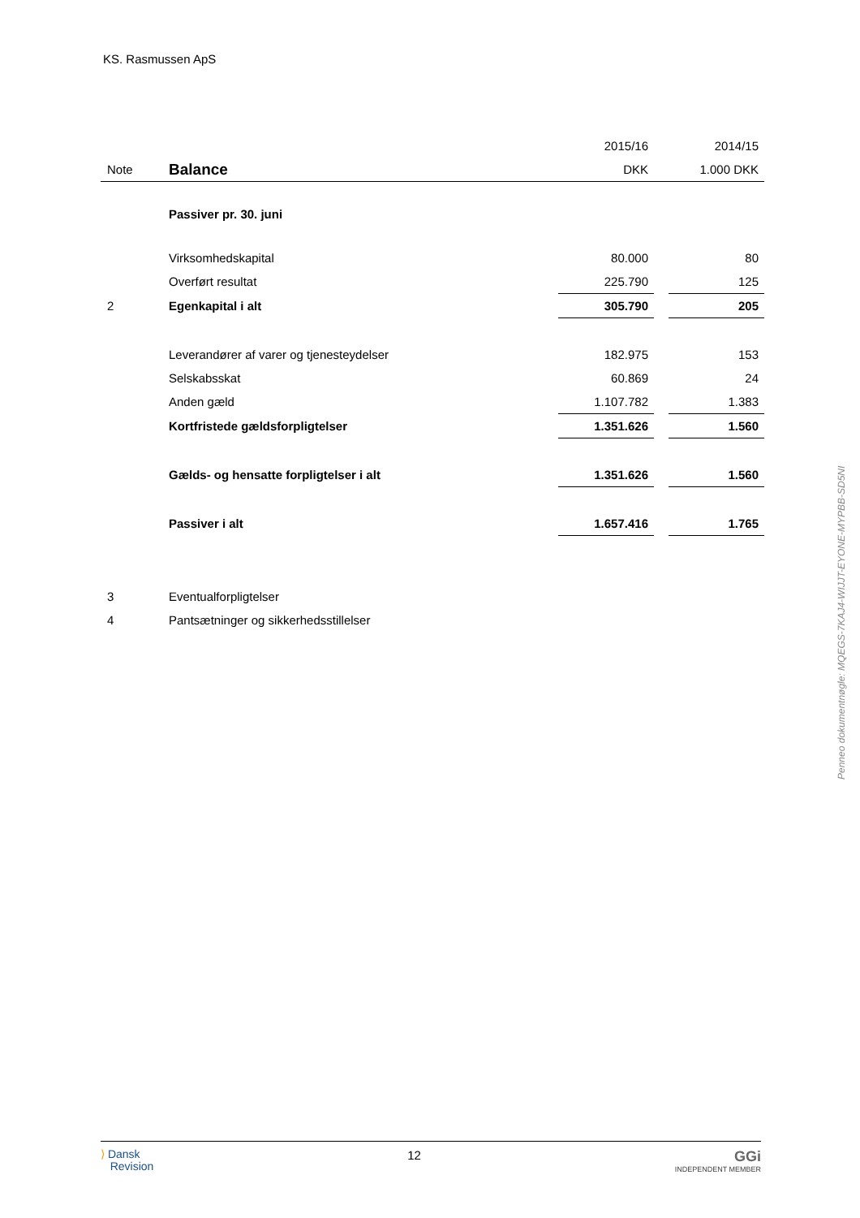KS. Rasmussen ApS
| | | 2015/16 | | 2014/15 |
| Note | Balance | DKK | | 1.000 DKK |
| | Passiver pr. 30. juni | | | |
| | Virksomhedskapital | 80.000 | | 80 |
| | Overført resultat | 225.790 | | 125 |
| 2 | Egenkapital i alt | 305.790 | | 205 |
| | Leverandører af varer og tjenesteydelser | 182.975 | | 153 |
| | Selskabsskat | 60.869 | | 24 |
| | Anden gæld | 1.107.782 | | 1.383 |
| | Kortfristede gældsforpligtelser | 1.351.626 | | 1.560 |
| | Gælds- og hensatte forpligtelser i alt | 1.351.626 | | 1.560 |
| | Passiver i alt | 1.657.416 | | 1.765 |
| 3 | Eventualforpligtelser | | | |
| 4 | Pantsætninger og sikkerhedsstillelser | | | |
Penneo dokumentnøgle: MQEGS-7KAJ4-WIJJT-EYONE-MYPBB-SD5NI
⟩ Dansk
Revision
12
GGi
INDEPENDENT MEMBER